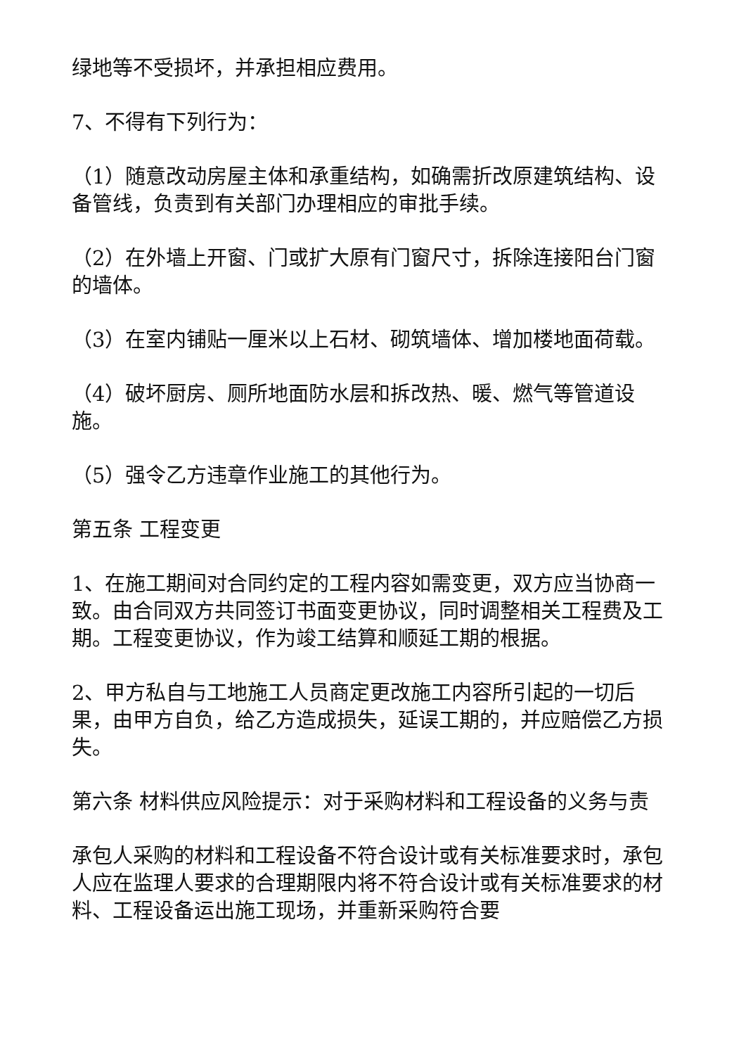绿地等不受损坏，并承担相应费用。
7、不得有下列行为：
（1）随意改动房屋主体和承重结构，如确需折改原建筑结构、设备管线，负责到有关部门办理相应的审批手续。
（2）在外墙上开窗、门或扩大原有门窗尺寸，拆除连接阳台门窗的墙体。
（3）在室内铺贴一厘米以上石材、砌筑墙体、增加楼地面荷载。
（4）破坏厨房、厕所地面防水层和拆改热、暖、燃气等管道设施。
（5）强令乙方违章作业施工的其他行为。
第五条 工程变更
1、在施工期间对合同约定的工程内容如需变更，双方应当协商一致。由合同双方共同签订书面变更协议，同时调整相关工程费及工期。工程变更协议，作为竣工结算和顺延工期的根据。
2、甲方私自与工地施工人员商定更改施工内容所引起的一切后果，由甲方自负，给乙方造成损失，延误工期的，并应赔偿乙方损失。
第六条 材料供应风险提示：对于采购材料和工程设备的义务与责
承包人采购的材料和工程设备不符合设计或有关标准要求时，承包人应在监理人要求的合理期限内将不符合设计或有关标准要求的材料、工程设备运出施工现场，并重新采购符合要